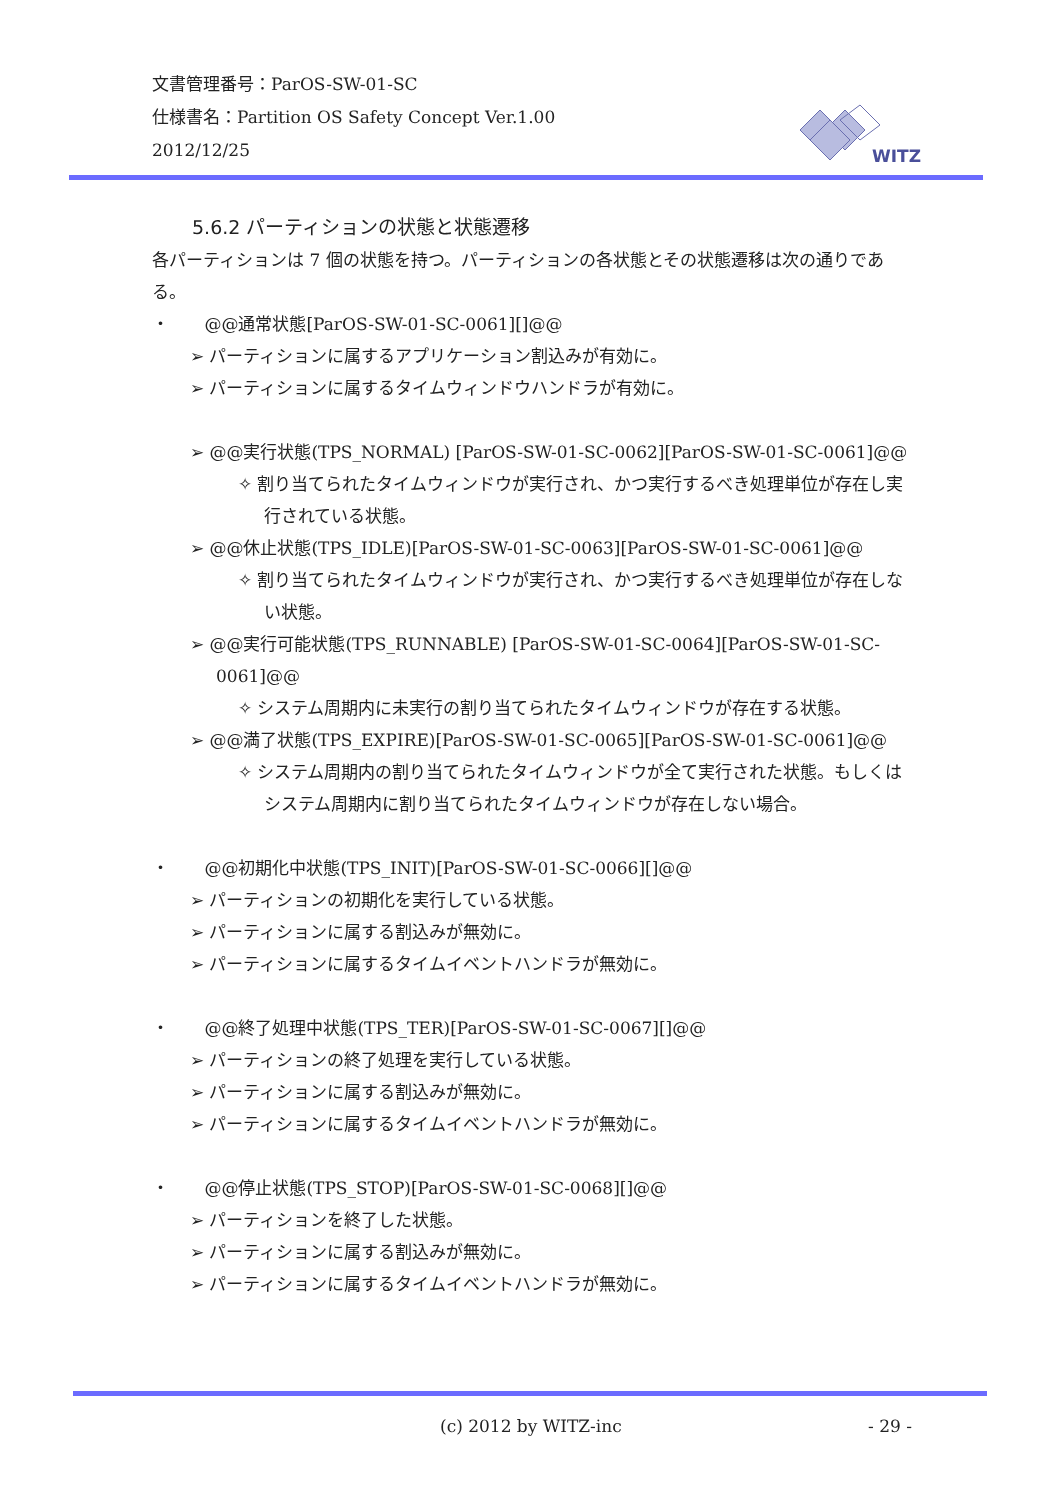文書管理番号：ParOS-SW-01-SC
仕様書名：Partition OS Safety Concept Ver.1.00
2012/12/25
WITZ
5.6.2 パーティションの状態と状態遷移
各パーティションは 7 個の状態を持つ。パーティションの各状態とその状態遷移は次の通りである。
・ @@通常状態[ParOS-SW-01-SC-0061][]@@
➢ パーティションに属するアプリケーション割込みが有効に。
➢ パーティションに属するタイムウィンドウハンドラが有効に。
➢ @@実行状態(TPS_NORMAL) [ParOS-SW-01-SC-0062][ParOS-SW-01-SC-0061]@@
✧ 割り当てられたタイムウィンドウが実行され、かつ実行するべき処理単位が存在し実行されている状態。
➢ @@休止状態(TPS_IDLE)[ParOS-SW-01-SC-0063][ParOS-SW-01-SC-0061]@@
✧ 割り当てられたタイムウィンドウが実行され、かつ実行するべき処理単位が存在しない状態。
➢ @@実行可能状態(TPS_RUNNABLE) [ParOS-SW-01-SC-0064][ParOS-SW-01-SC-0061]@@
✧ システム周期内に未実行の割り当てられたタイムウィンドウが存在する状態。
➢ @@満了状態(TPS_EXPIRE)[ParOS-SW-01-SC-0065][ParOS-SW-01-SC-0061]@@
✧ システム周期内の割り当てられたタイムウィンドウが全て実行された状態。もしくはシステム周期内に割り当てられたタイムウィンドウが存在しない場合。
・ @@初期化中状態(TPS_INIT)[ParOS-SW-01-SC-0066][]@@
➢ パーティションの初期化を実行している状態。
➢ パーティションに属する割込みが無効に。
➢ パーティションに属するタイムイベントハンドラが無効に。
・ @@終了処理中状態(TPS_TER)[ParOS-SW-01-SC-0067][]@@
➢ パーティションの終了処理を実行している状態。
➢ パーティションに属する割込みが無効に。
➢ パーティションに属するタイムイベントハンドラが無効に。
・ @@停止状態(TPS_STOP)[ParOS-SW-01-SC-0068][]@@
➢ パーティションを終了した状態。
➢ パーティションに属する割込みが無効に。
➢ パーティションに属するタイムイベントハンドラが無効に。
(c) 2012 by WITZ-inc - 29 -